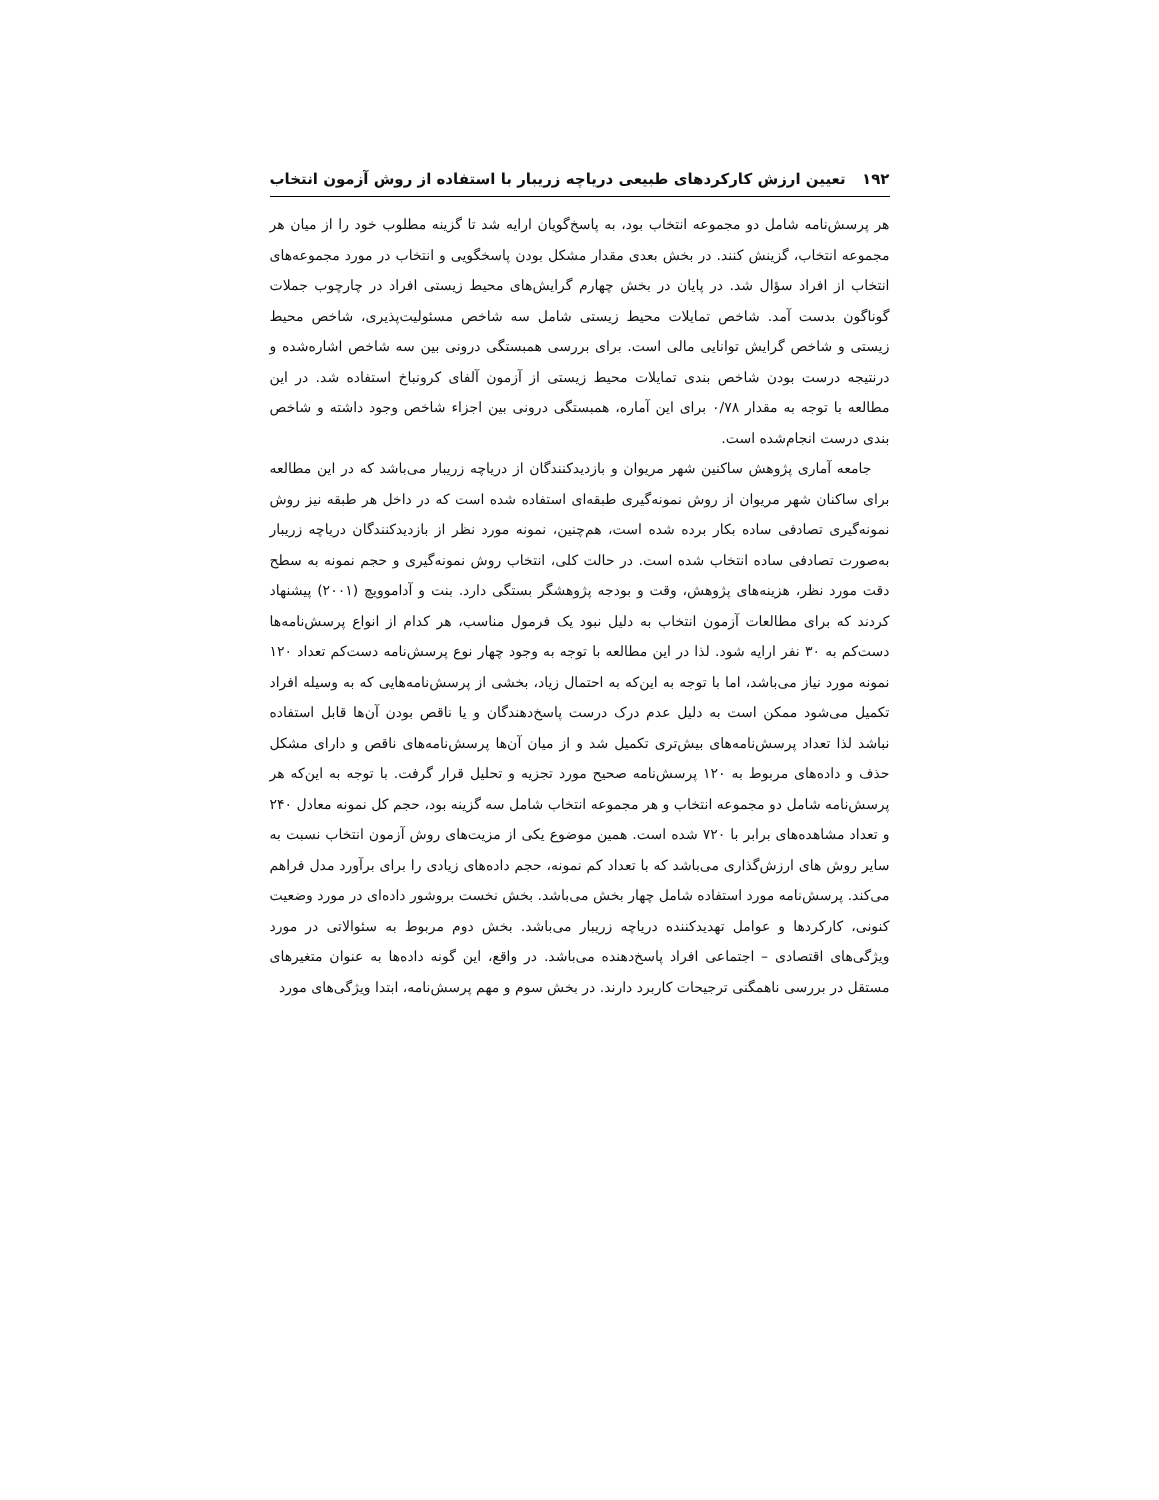۱۹۲ تعیین ارزش کارکردهای طبیعی دریاچه زریبار با استفاده از روش آزمون انتخاب
هر پرسش‌نامه شامل دو مجموعه انتخاب بود، به پاسخ‌گویان ارایه شد تا گزینه مطلوب خود را از میان هر مجموعه انتخاب، گزینش کنند. در بخش بعدی مقدار مشکل بودن پاسخگویی و انتخاب در مورد مجموعه‌های انتخاب از افراد سؤال شد. در پایان در بخش چهارم گرایش‌های محیط زیستی افراد در چارچوب جملات گوناگون بدست آمد. شاخص تمایلات محیط زیستی شامل سه شاخص مسئولیت‌پذیری، شاخص محیط زیستی و شاخص گرایش توانایی مالی است. برای بررسی همبستگی درونی بین سه شاخص اشاره‌شده و درنتیجه درست بودن شاخص بندی تمایلات محیط زیستی از آزمون آلفای کرونباخ استفاده شد. در این مطالعه با توجه به مقدار ۰/۷۸ برای این آماره، همبستگی درونی بین اجزاء شاخص وجود داشته و شاخص بندی درست انجام‌شده است.
جامعه آماری پژوهش ساکنین شهر مریوان و بازدیدکنندگان از دریاچه زریبار می‌باشد که در این مطالعه برای ساکنان شهر مریوان از روش نمونه‌گیری طبقه‌ای استفاده شده است که در داخل هر طبقه نیز روش نمونه‌گیری تصادفی ساده بکار برده شده است، هم‌چنین، نمونه مورد نظر از بازدیدکنندگان دریاچه زریبار به‌صورت تصادفی ساده انتخاب شده است. در حالت کلی، انتخاب روش نمونه‌گیری و حجم نمونه به سطح دقت مورد نظر، هزینه‌های پژوهش، وقت و بودجه پژوهشگر بستگی دارد. بنت و آداموویچ (۲۰۰۱) پیشنهاد کردند که برای مطالعات آزمون انتخاب به دلیل نبود یک فرمول مناسب، هر کدام از انواع پرسش‌نامه‌ها دست‌کم به ۳۰ نفر ارایه شود. لذا در این مطالعه با توجه به وجود چهار نوع پرسش‌نامه دست‌کم تعداد ۱۲۰ نمونه مورد نیاز می‌باشد، اما با توجه به این‌که به احتمال زیاد، بخشی از پرسش‌نامه‌هایی که به وسیله افراد تکمیل می‌شود ممکن است به دلیل عدم درک درست پاسخ‌دهندگان و یا ناقص بودن آن‌ها قابل استفاده نباشد لذا تعداد پرسش‌نامه‌های بیش‌تری تکمیل شد و از میان آن‌ها پرسش‌نامه‌های ناقص و دارای مشکل حذف و داده‌های مربوط به ۱۲۰ پرسش‌نامه صحیح مورد تجزیه و تحلیل قرار گرفت. با توجه به این‌که هر پرسش‌نامه شامل دو مجموعه انتخاب و هر مجموعه انتخاب شامل سه گزینه بود، حجم کل نمونه معادل ۲۴۰ و تعداد مشاهده‌های برابر با ۷۲۰ شده است. همین موضوع یکی از مزیت‌های روش آزمون انتخاب نسبت به سایر روش های ارزش‌گذاری می‌باشد که با تعداد کم نمونه، حجم داده‌های زیادی را برای برآورد مدل فراهم می‌کند. پرسش‌نامه مورد استفاده شامل چهار بخش می‌باشد. بخش نخست بروشور داده‌ای در مورد وضعیت کنونی، کارکردها و عوامل تهدیدکننده دریاچه زریبار می‌باشد. بخش دوم مربوط به سئوالاتی در مورد ویژگی‌های اقتصادی – اجتماعی افراد پاسخ‌دهنده می‌باشد. در واقع، این گونه داده‌ها به عنوان متغیرهای مستقل در بررسی ناهمگنی ترجیحات کاربرد دارند. در بخش سوم و مهم پرسش‌نامه، ابتدا ویژگی‌های مورد